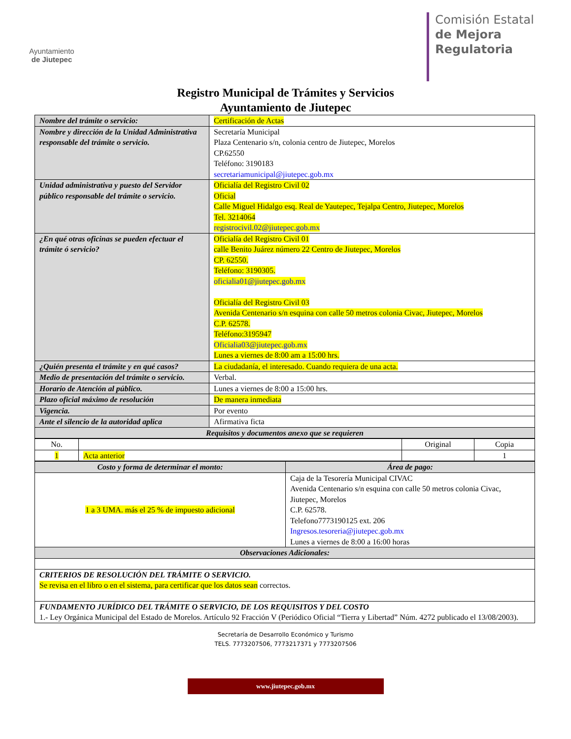Ayuntamiento
de Jiutepec
Comisión Estatal
de Mejora
Regulatoria
Registro Municipal de Trámites y Servicios
Ayuntamiento de Jiutepec
| Nombre del trámite o servicio: | Certificación de Actas |
| Nombre y dirección de la Unidad Administrativa responsable del trámite o servicio. | Secretaría Municipal Plaza Centenario s/n, colonia centro de Jiutepec, Morelos CP.62550 Teléfono: 3190183 secretariamunicipal@jiutepec.gob.mx |
| Unidad administrativa y puesto del Servidor público responsable del trámite o servicio. | Oficialía del Registro Civil 02 Oficial Calle Miguel Hidalgo esq. Real de Yautepec, Tejalpa Centro, Jiutepec, Morelos Tel. 3214064 registrocivil.02@jiutepec.gob.mx |
| ¿En qué otras oficinas se pueden efectuar el trámite ó servicio? | Oficialía del Registro Civil 01 calle Benito Juárez número 22 Centro de Jiutepec, Morelos CP. 62550. Teléfono: 3190305. oficialia01@jiutepec.gob.mx Oficialía del Registro Civil 03 Avenida Centenario s/n esquina con calle 50 metros colonia Civac, Jiutepec, Morelos C.P. 62578. Teléfono:3195947 Oficialia03@jiutepec.gob.mx Lunes a viernes de 8:00 am a 15:00 hrs. |
| ¿Quién presenta el trámite y en qué casos? | La ciudadanía, el interesado. Cuando requiera de una acta. |
| Medio de presentación del trámite o servicio. | Verbal. |
| Horario de Atención al público. | Lunes a viernes de 8:00 a 15:00 hrs. |
| Plazo oficial máximo de resolución | De manera inmediata |
| Vigencia. | Por evento |
| Ante el silencio de la autoridad aplica | Afirmativa ficta |
| Requisitos y documentos anexo que se requieren | |
| No. | | Original | Copia |
| 1 | Acta anterior | | 1 |
| Costo y forma de determinar el monto: | Área de pago: |
| 1 a 3 UMA. más el 25 % de impuesto adicional | Caja de la Tesorería Municipal CIVAC Avenida Centenario s/n esquina con calle 50 metros colonia Civac, Jiutepec, Morelos C.P. 62578. Telefono7773190125 ext. 206 Ingresos.tesoreria@jiutepec.gob.mx Lunes a viernes de 8:00 a 16:00 horas |
| Observaciones Adicionales: | |
| CRITERIOS DE RESOLUCIÓN DEL TRÁMITE O SERVICIO. Se revisa en el libro o en el sistema, para certificar que los datos sean correctos. | |
| FUNDAMENTO JURÍDICO DEL TRÁMITE O SERVICIO, DE LOS REQUISITOS Y DEL COSTO 1.- Ley Orgánica Municipal del Estado de Morelos. Artículo 92 Fracción V (Periódico Oficial “Tierra y Libertad” Núm. 4272 publicado el 13/08/2003). | |
Secretaría de Desarrollo Económico y Turismo
TELS. 7773207506, 7773217371 y 7773207506
www.jiutepec.gob.mx